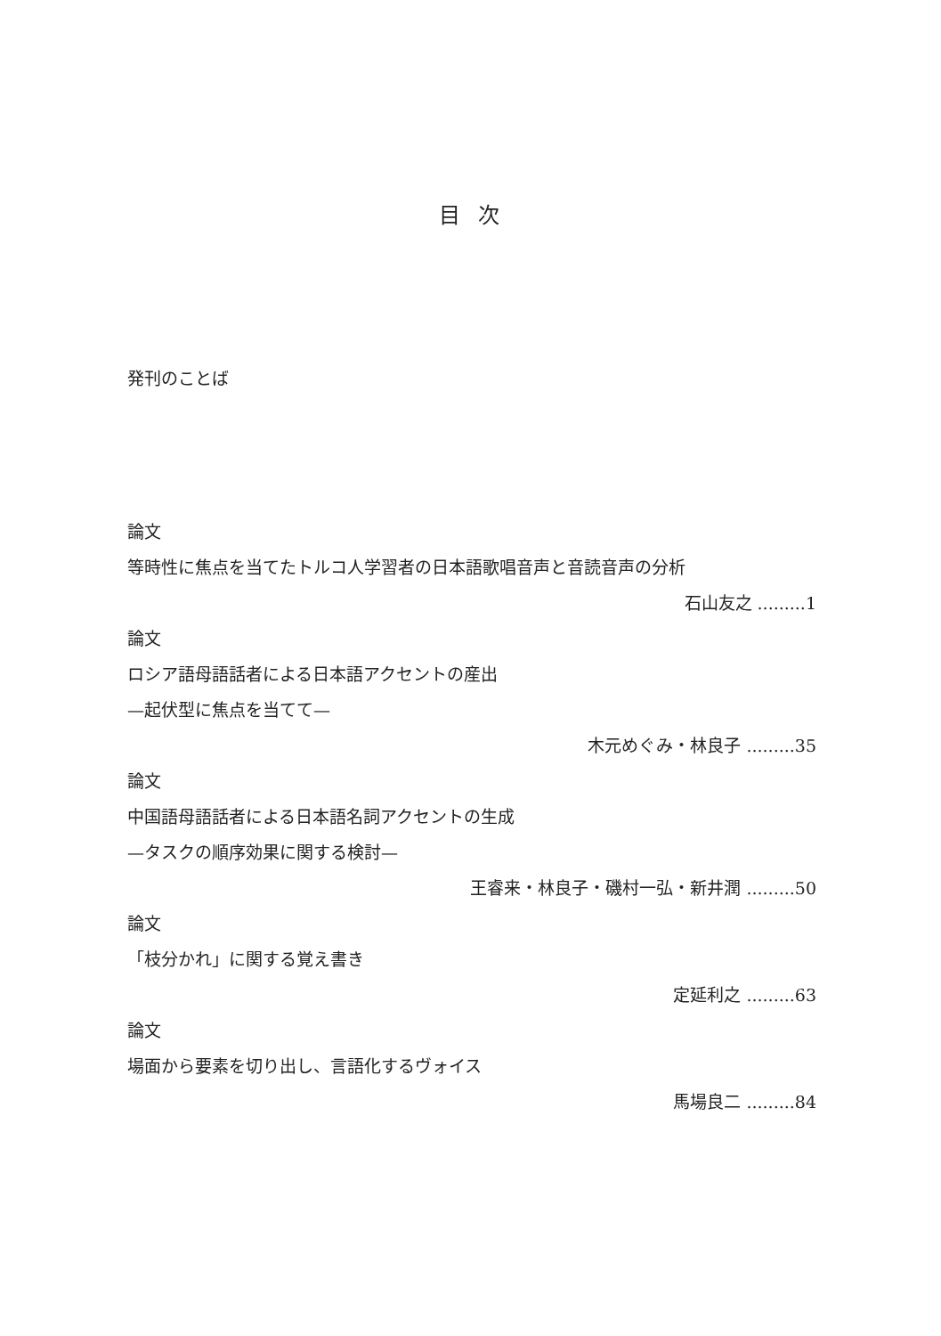目 次
発刊のことば
論文
等時性に焦点を当てたトルコ人学習者の日本語歌唱音声と音読音声の分析
石山友之 .........1
論文
ロシア語母語話者による日本語アクセントの産出
—起伏型に焦点を当てて—
木元めぐみ・林良子 .........35
論文
中国語母語話者による日本語名詞アクセントの生成
—タスクの順序効果に関する検討—
王睿来・林良子・磯村一弘・新井潤 .........50
論文
「枝分かれ」に関する覚え書き
定延利之 .........63
論文
場面から要素を切り出し、言語化するヴォイス
馬場良二 .........84